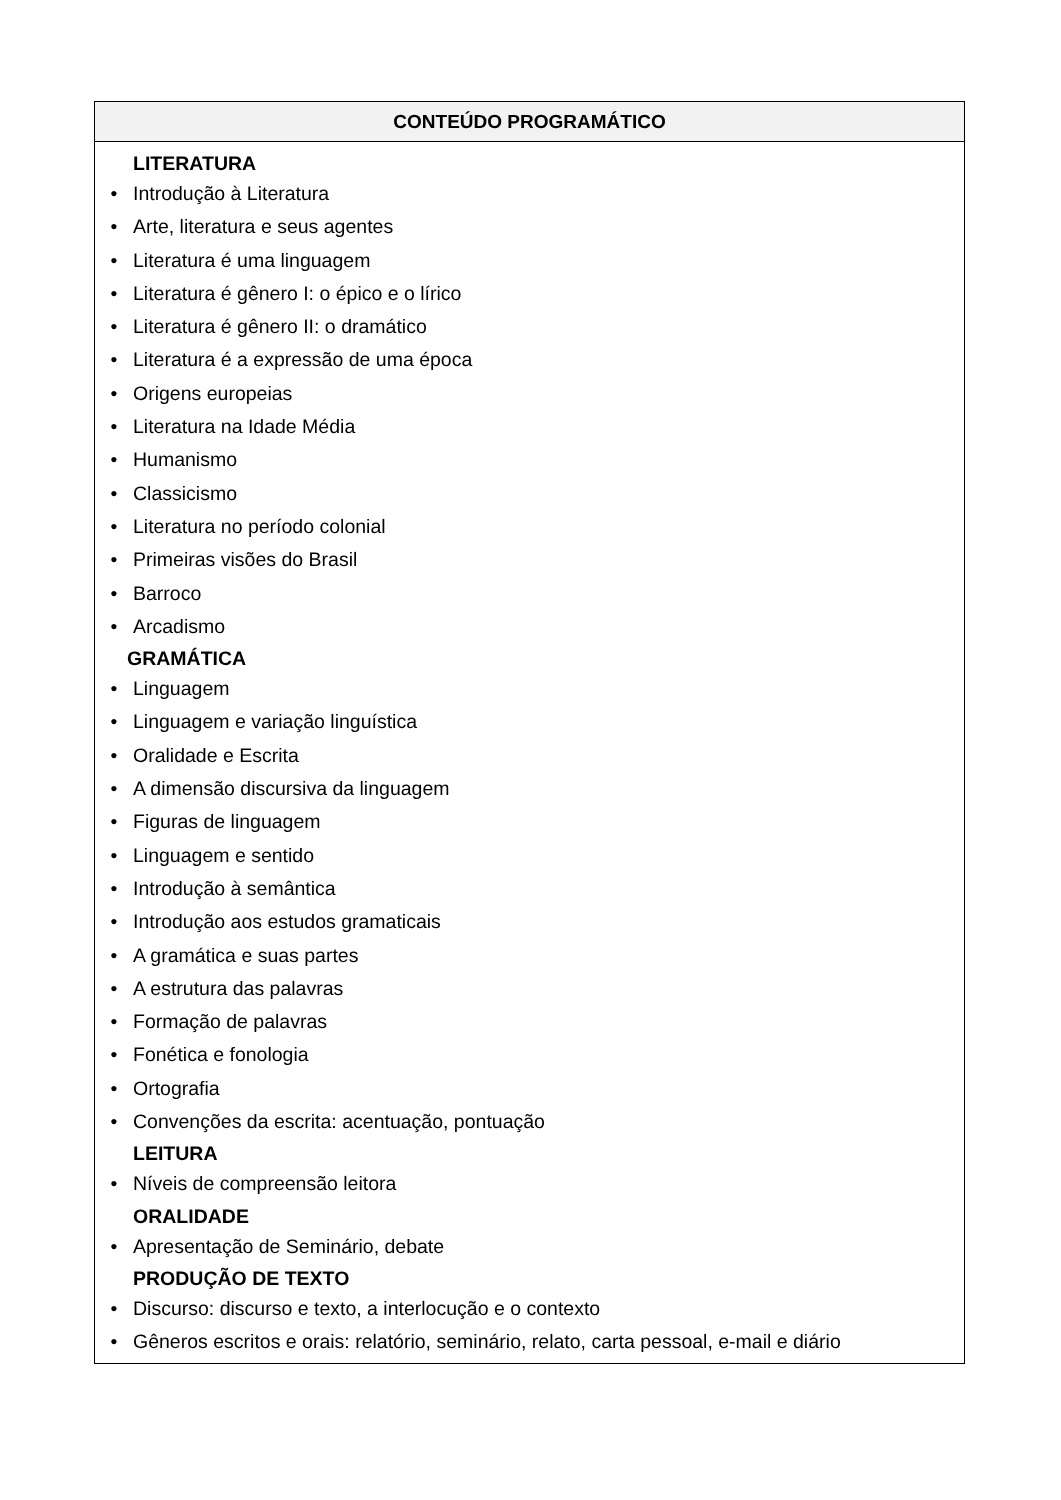| CONTEÚDO PROGRAMÁTICO |
| --- |
| LITERATURA • Introdução à Literatura • Arte, literatura e seus agentes • Literatura é uma linguagem • Literatura é gênero I: o épico e o lírico • Literatura é gênero II: o dramático • Literatura é a expressão de uma época • Origens europeias • Literatura na Idade Média • Humanismo • Classicismo • Literatura no período colonial • Primeiras visões do Brasil • Barroco • Arcadismo GRAMÁTICA • Linguagem • Linguagem e variação linguística • Oralidade e Escrita • A dimensão discursiva da linguagem • Figuras de linguagem • Linguagem e sentido • Introdução à semântica • Introdução aos estudos gramaticais • A gramática e suas partes • A estrutura das palavras • Formação de palavras • Fonética e fonologia • Ortografia • Convenções da escrita: acentuação, pontuação LEITURA • Níveis de compreensão leitora ORALIDADE • Apresentação de Seminário, debate PRODUÇÃO DE TEXTO • Discurso: discurso e texto, a interlocução e o contexto • Gêneros escritos e orais: relatório, seminário, relato, carta pessoal, e-mail e diário |